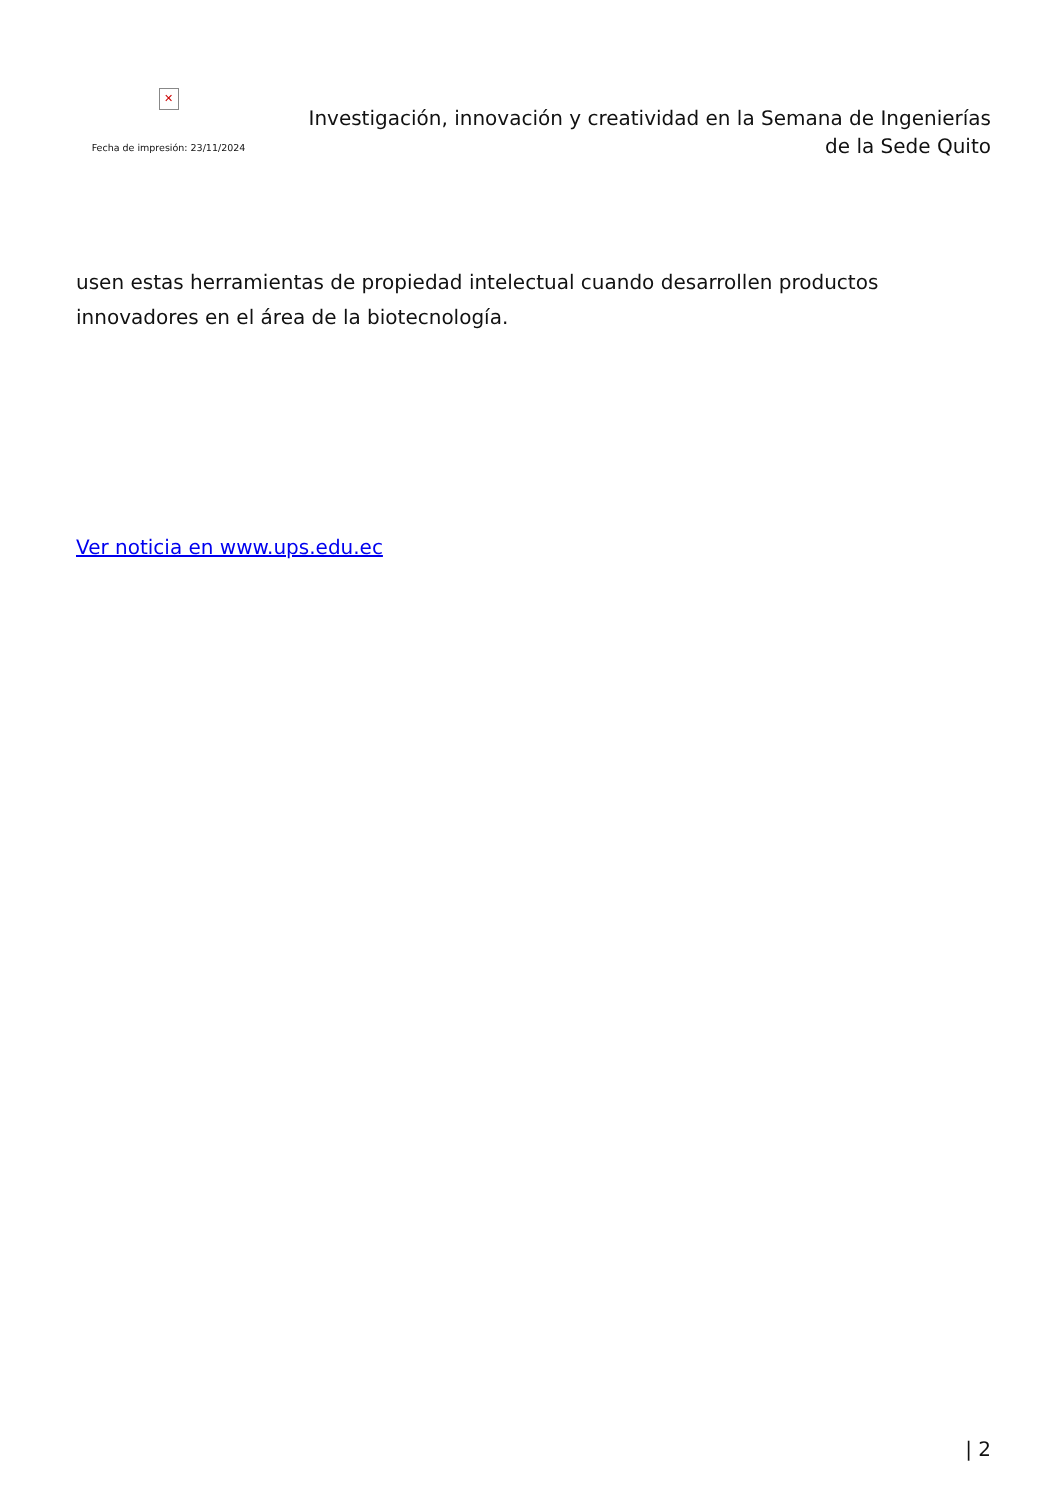✕
Fecha de impresión: 23/11/2024
Investigación, innovación y creatividad en la Semana de Ingenierías
de la Sede Quito
usen estas herramientas de propiedad intelectual cuando desarrollen productos innovadores en el área de la biotecnología.
Ver noticia en www.ups.edu.ec
| 2